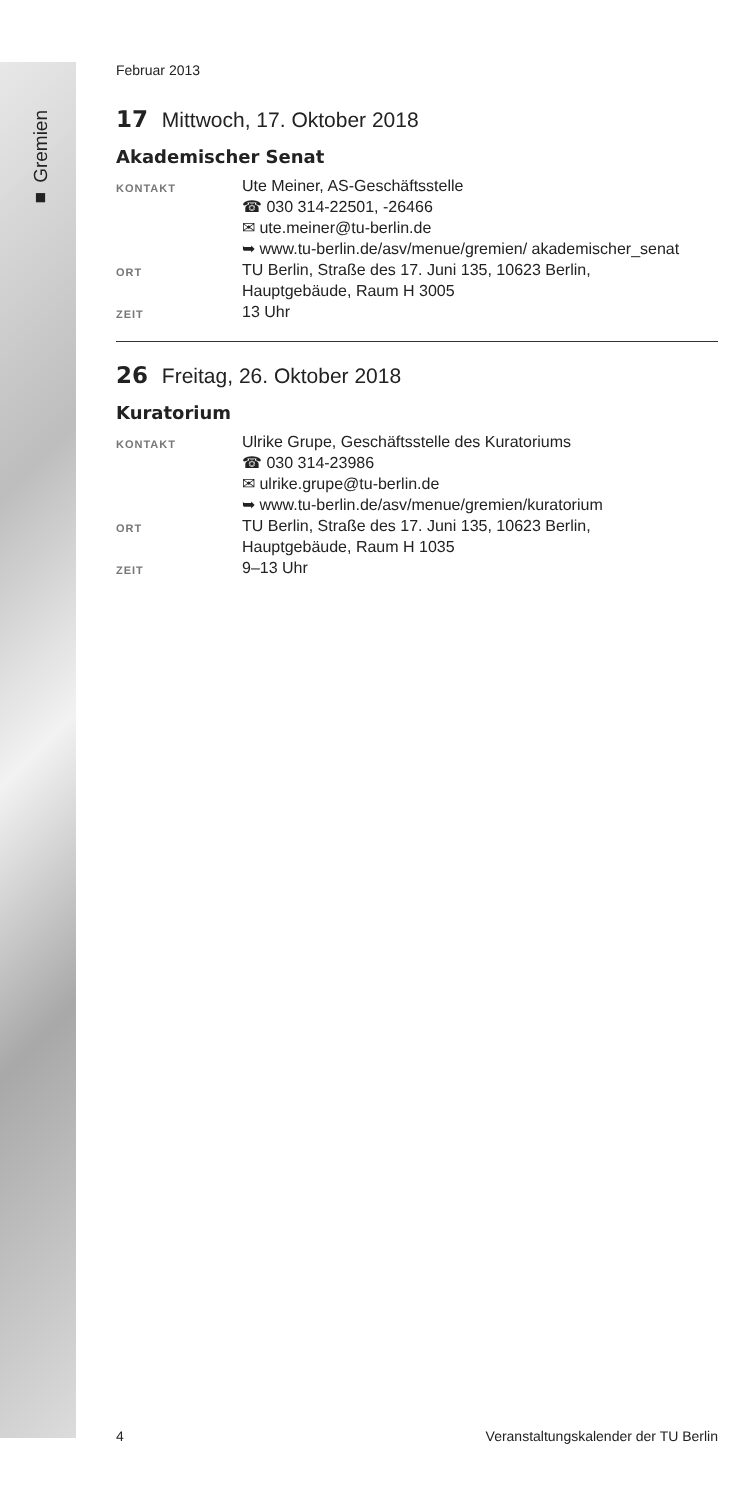■ Gremien
Februar 2013
17 Mittwoch, 17. Oktober 2018
Akademischer Senat
KONTAKT
Ute Meiner, AS-Geschäftsstelle
☎ 030 314-22501, -26466
✉ ute.meiner@tu-berlin.de
➥ www.tu-berlin.de/asv/menue/gremien/ akademischer_senat
ORT
TU Berlin, Straße des 17. Juni 135, 10623 Berlin,
Hauptgebäude, Raum H 3005
ZEIT
13 Uhr
26 Freitag, 26. Oktober 2018
Kuratorium
KONTAKT
Ulrike Grupe, Geschäftsstelle des Kuratoriums
☎ 030 314-23986
✉ ulrike.grupe@tu-berlin.de
➥ www.tu-berlin.de/asv/menue/gremien/kuratorium
ORT
TU Berlin, Straße des 17. Juni 135, 10623 Berlin,
Hauptgebäude, Raum H 1035
ZEIT
9–13 Uhr
4 Veranstaltungskalender der TU Berlin